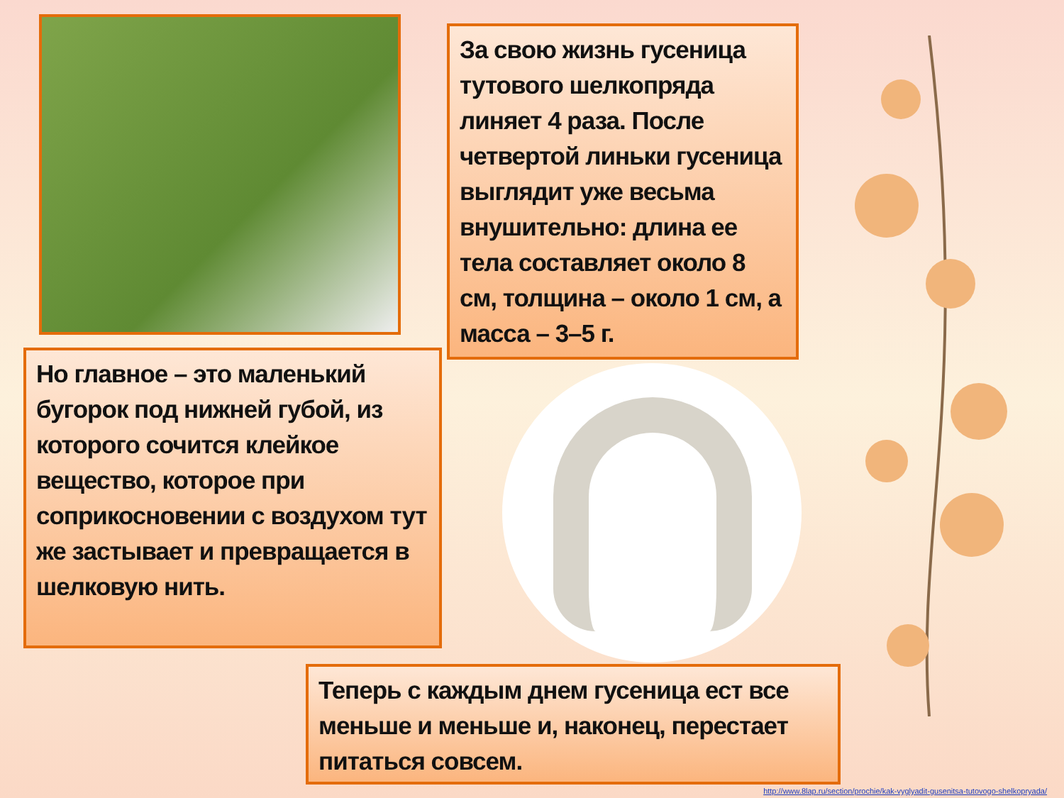За свою жизнь гусеница тутового шелкопряда линяет 4 раза. После четвертой линьки гусеница выглядит уже весьма внушительно: длина ее тела составляет около 8 см, толщина – около 1 см, а масса – 3–5 г.
Но главное – это маленький бугорок под нижней губой, из которого сочится клейкое вещество, которое при соприкосновении с воздухом тут же застывает и превращается в шелковую нить.
Теперь с каждым днем гусеница ест все меньше и меньше и, наконец, перестает питаться совсем.
http://www.8lap.ru/section/prochie/kak-vyglyadit-gusenitsa-tutovogo-shelkopryada/